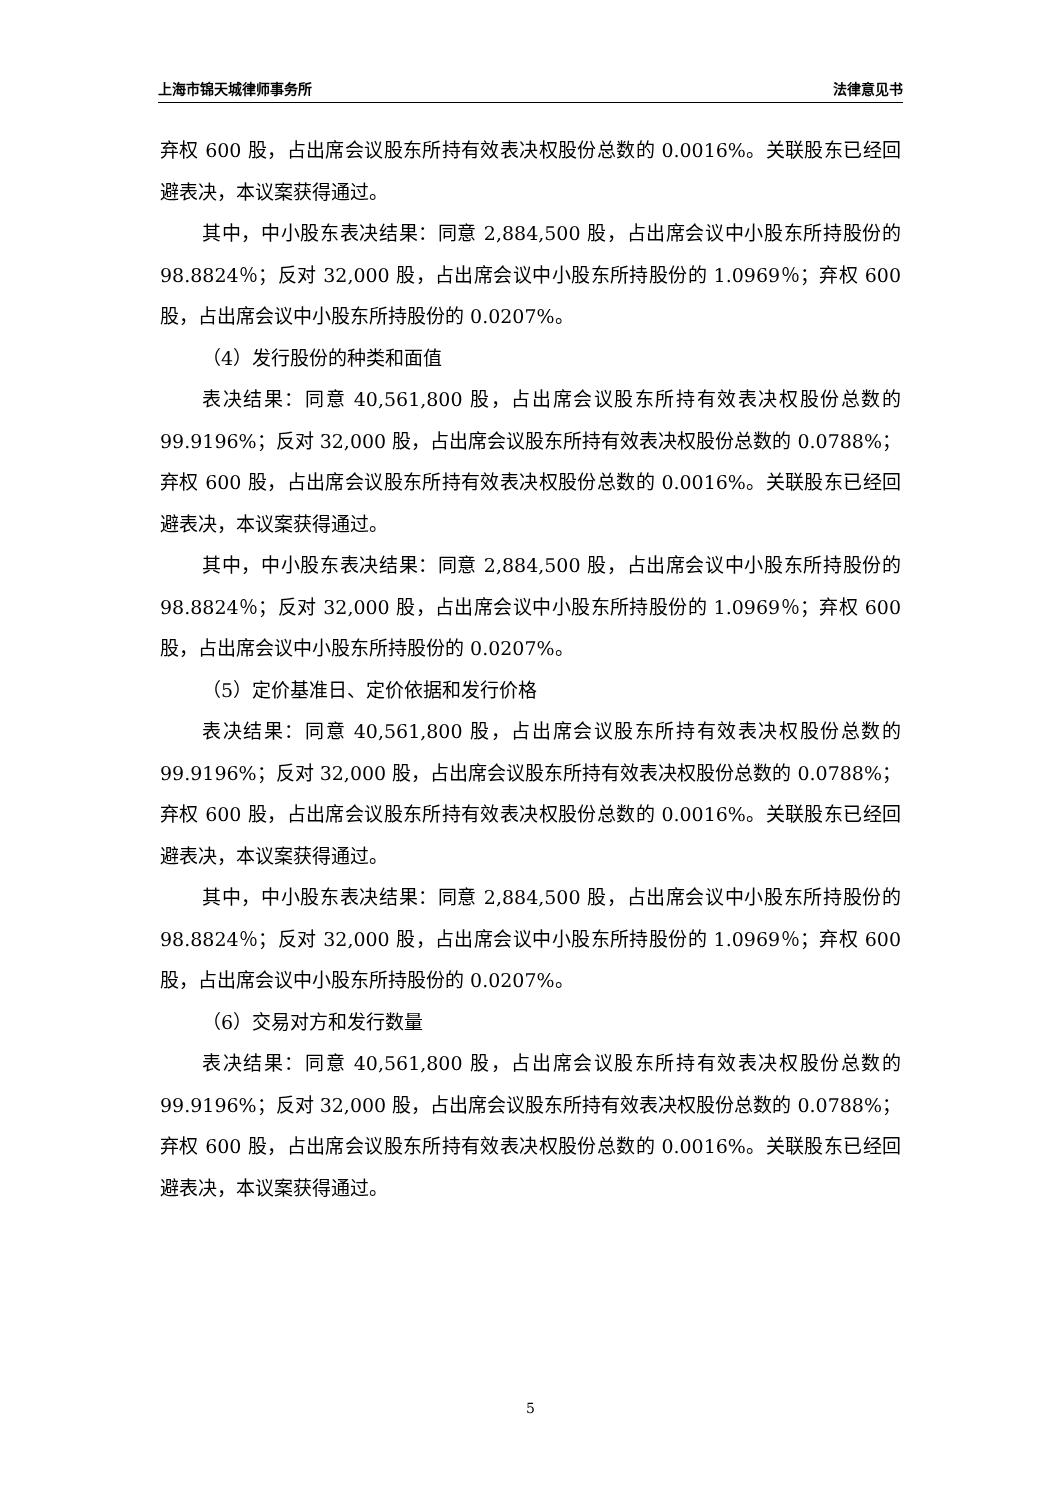上海市锦天城律师事务所 法律意见书
弃权 600 股，占出席会议股东所持有效表决权股份总数的 0.0016%。关联股东已经回避表决，本议案获得通过。
其中，中小股东表决结果：同意 2,884,500 股，占出席会议中小股东所持股份的 98.8824％；反对 32,000 股，占出席会议中小股东所持股份的 1.0969％；弃权 600 股，占出席会议中小股东所持股份的 0.0207%。
（4）发行股份的种类和面值
表决结果：同意 40,561,800 股，占出席会议股东所持有效表决权股份总数的 99.9196%；反对 32,000 股，占出席会议股东所持有效表决权股份总数的 0.0788%；弃权 600 股，占出席会议股东所持有效表决权股份总数的 0.0016%。关联股东已经回避表决，本议案获得通过。
其中，中小股东表决结果：同意 2,884,500 股，占出席会议中小股东所持股份的 98.8824％；反对 32,000 股，占出席会议中小股东所持股份的 1.0969％；弃权 600 股，占出席会议中小股东所持股份的 0.0207%。
（5）定价基准日、定价依据和发行价格
表决结果：同意 40,561,800 股，占出席会议股东所持有效表决权股份总数的 99.9196%；反对 32,000 股，占出席会议股东所持有效表决权股份总数的 0.0788%；弃权 600 股，占出席会议股东所持有效表决权股份总数的 0.0016%。关联股东已经回避表决，本议案获得通过。
其中，中小股东表决结果：同意 2,884,500 股，占出席会议中小股东所持股份的 98.8824％；反对 32,000 股，占出席会议中小股东所持股份的 1.0969％；弃权 600 股，占出席会议中小股东所持股份的 0.0207%。
（6）交易对方和发行数量
表决结果：同意 40,561,800 股，占出席会议股东所持有效表决权股份总数的 99.9196%；反对 32,000 股，占出席会议股东所持有效表决权股份总数的 0.0788%；弃权 600 股，占出席会议股东所持有效表决权股份总数的 0.0016%。关联股东已经回避表决，本议案获得通过。
5